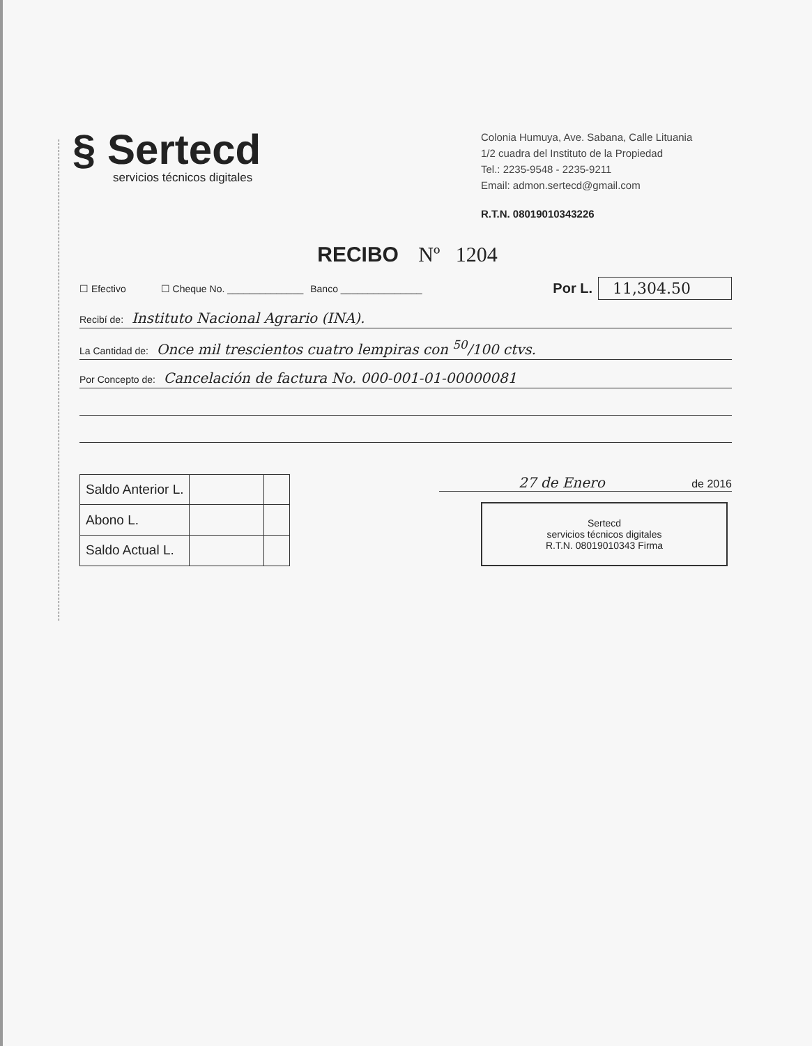§ Sertecd
servicios técnicos digitales
Colonia Humuya, Ave. Sabana, Calle Lituania
1/2 cuadra del Instituto de la Propiedad
Tel.: 2235-9548 - 2235-9211
Email: admon.sertecd@gmail.com
R.T.N. 08019010343226
RECIBO Nº 1204
☐ Efectivo ☐ Cheque No. ______________ Banco _______________ Por L. 11,304.50
Recibí de: Instituto Nacional Agrario (INA).
La Cantidad de: Once mil trescientos cuatro lempiras con <sup>50</sup>/100 ctvs.
Por Concepto de: Cancelación de factura No. 000-001-01-00000081
| Saldo Anterior L. | | |
| Abono L. | | |
| Saldo Actual L. | | |
27 de Enero de 2016
Sertecd
servicios técnicos digitales
R.T.N. 08019010343 Firma